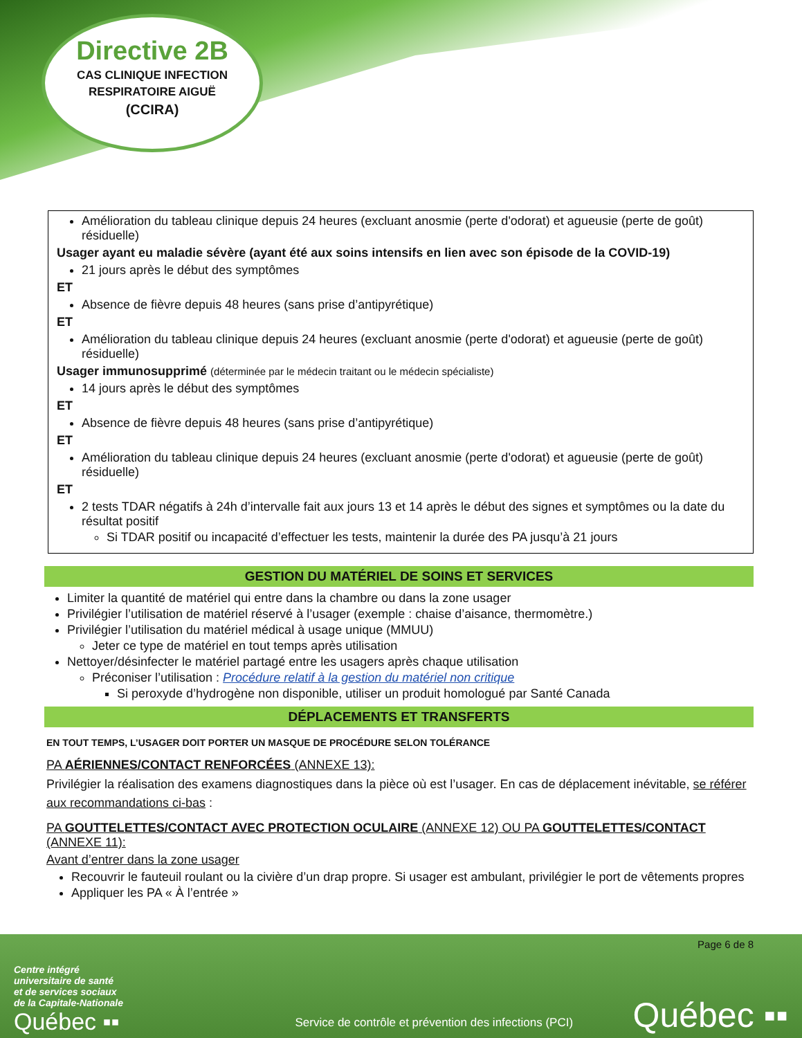Directive 2B
CAS CLINIQUE INFECTION
RESPIRATOIRE AIGUË
(CCIRA)
Amélioration du tableau clinique depuis 24 heures (excluant anosmie (perte d'odorat) et agueusie (perte de goût) résiduelle)
Usager ayant eu maladie sévère (ayant été aux soins intensifs en lien avec son épisode de la COVID-19)
21 jours après le début des symptômes
ET
Absence de fièvre depuis 48 heures (sans prise d’antipyrétique)
ET
Amélioration du tableau clinique depuis 24 heures (excluant anosmie (perte d'odorat) et agueusie (perte de goût) résiduelle)
Usager immunosupprimé (déterminée par le médecin traitant ou le médecin spécialiste)
14 jours après le début des symptômes
ET
Absence de fièvre depuis 48 heures (sans prise d’antipyrétique)
ET
Amélioration du tableau clinique depuis 24 heures (excluant anosmie (perte d'odorat) et agueusie (perte de goût) résiduelle)
ET
2 tests TDAR négatifs à 24h d’intervalle fait aux jours 13 et 14 après le début des signes et symptômes ou la date du résultat positif
Si TDAR positif ou incapacité d’effectuer les tests, maintenir la durée des PA jusqu’à 21 jours
GESTION DU MATÉRIEL DE SOINS ET SERVICES
Limiter la quantité de matériel qui entre dans la chambre ou dans la zone usager
Privilégier l’utilisation de matériel réservé à l’usager (exemple : chaise d’aisance, thermomètre.)
Privilégier l’utilisation du matériel médical à usage unique (MMUU)
Jeter ce type de matériel en tout temps après utilisation
Nettoyer/désinfecter le matériel partagé entre les usagers après chaque utilisation
Préconiser l’utilisation : Procédure relatif à la gestion du matériel non critique
Si peroxyde d’hydrogène non disponible, utiliser un produit homologué par Santé Canada
DÉPLACEMENTS ET TRANSFERTS
EN TOUT TEMPS, L’USAGER DOIT PORTER UN MASQUE DE PROCÉDURE SELON TOLÉRANCE
PA AÉRIENNES/CONTACT RENFORCÉES (ANNEXE 13):
Privilégier la réalisation des examens diagnostiques dans la pièce où est l’usager. En cas de déplacement inévitable, se référer aux recommandations ci-bas :
PA GOUTTELETTES/CONTACT AVEC PROTECTION OCULAIRE (ANNEXE 12) OU PA GOUTTELETTES/CONTACT (ANNEXE 11):
Avant d’entrer dans la zone usager
Recouvrir le fauteuil roulant ou la civière d’un drap propre. Si usager est ambulant, privilégier le port de vêtements propres
Appliquer les PA « À l’entrée »
Page 6 de 8
Centre intégré
universitaire de santé
et de services sociaux
de la Capitale-Nationale
Québec ▪▪
Service de contrôle et prévention des infections (PCI)
Québec ▪▪